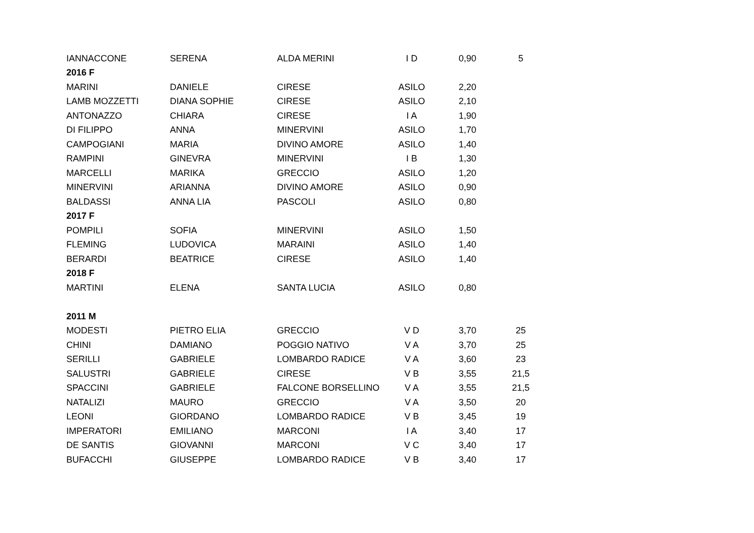| IANNACCONE | SERENA | ALDA MERINI | I D | 0,90 | 5 |
| 2016 F | | | | | |
| MARINI | DANIELE | CIRESE | ASILO | 2,20 | |
| LAMB MOZZETTI | DIANA SOPHIE | CIRESE | ASILO | 2,10 | |
| ANTONAZZO | CHIARA | CIRESE | I A | 1,90 | |
| DI FILIPPO | ANNA | MINERVINI | ASILO | 1,70 | |
| CAMPOGIANI | MARIA | DIVINO AMORE | ASILO | 1,40 | |
| RAMPINI | GINEVRA | MINERVINI | I B | 1,30 | |
| MARCELLI | MARIKA | GRECCIO | ASILO | 1,20 | |
| MINERVINI | ARIANNA | DIVINO AMORE | ASILO | 0,90 | |
| BALDASSI | ANNA LIA | PASCOLI | ASILO | 0,80 | |
| 2017 F | | | | | |
| POMPILI | SOFIA | MINERVINI | ASILO | 1,50 | |
| FLEMING | LUDOVICA | MARAINI | ASILO | 1,40 | |
| BERARDI | BEATRICE | CIRESE | ASILO | 1,40 | |
| 2018 F | | | | | |
| MARTINI | ELENA | SANTA LUCIA | ASILO | 0,80 | |
| 2011 M | | | | | |
| MODESTI | PIETRO ELIA | GRECCIO | V D | 3,70 | 25 |
| CHINI | DAMIANO | POGGIO NATIVO | V A | 3,70 | 25 |
| SERILLI | GABRIELE | LOMBARDO RADICE | V A | 3,60 | 23 |
| SALUSTRI | GABRIELE | CIRESE | V B | 3,55 | 21,5 |
| SPACCINI | GABRIELE | FALCONE BORSELLINO | V A | 3,55 | 21,5 |
| NATALIZI | MAURO | GRECCIO | V A | 3,50 | 20 |
| LEONI | GIORDANO | LOMBARDO RADICE | V B | 3,45 | 19 |
| IMPERATORI | EMILIANO | MARCONI | I A | 3,40 | 17 |
| DE SANTIS | GIOVANNI | MARCONI | V C | 3,40 | 17 |
| BUFACCHI | GIUSEPPE | LOMBARDO RADICE | V B | 3,40 | 17 |